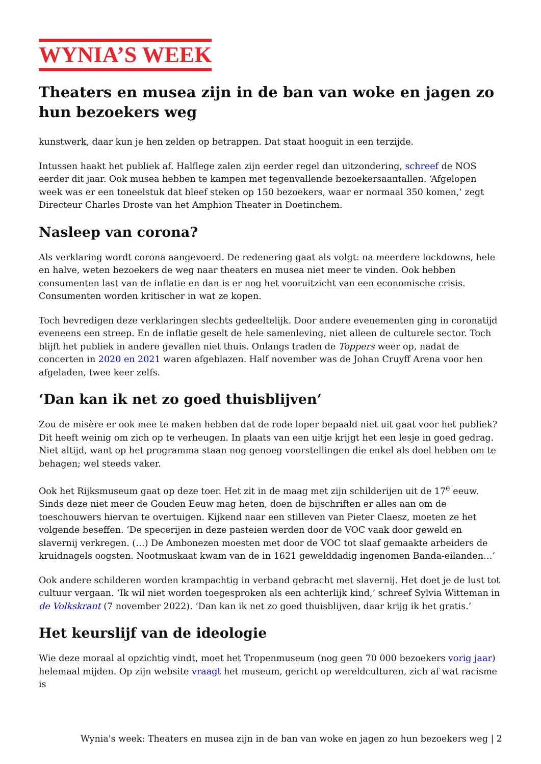WYNIA’S WEEK
Theaters en musea zijn in de ban van woke en jagen zo hun bezoekers weg
kunstwerk, daar kun je hen zelden op betrappen. Dat staat hooguit in een terzijde.
Intussen haakt het publiek af. Halflege zalen zijn eerder regel dan uitzondering, schreef de NOS eerder dit jaar. Ook musea hebben te kampen met tegenvallende bezoekersaantallen. ‘Afgelopen week was er een toneelstuk dat bleef steken op 150 bezoekers, waar er normaal 350 komen,’ zegt Directeur Charles Droste van het Amphion Theater in Doetinchem.
Nasleep van corona?
Als verklaring wordt corona aangevoerd. De redenering gaat als volgt: na meerdere lockdowns, hele en halve, weten bezoekers de weg naar theaters en musea niet meer te vinden. Ook hebben consumenten last van de inflatie en dan is er nog het vooruitzicht van een economische crisis. Consumenten worden kritischer in wat ze kopen.
Toch bevredigen deze verklaringen slechts gedeeltelijk. Door andere evenementen ging in coronatijd eveneens een streep. En de inflatie geselt de hele samenleving, niet alleen de culturele sector. Toch blijft het publiek in andere gevallen niet thuis. Onlangs traden de Toppers weer op, nadat de concerten in 2020 en 2021 waren afgeblazen. Half november was de Johan Cruyff Arena voor hen afgeladen, twee keer zelfs.
‘Dan kan ik net zo goed thuisblijven’
Zou de misère er ook mee te maken hebben dat de rode loper bepaald niet uit gaat voor het publiek? Dit heeft weinig om zich op te verheugen. In plaats van een uitje krijgt het een lesje in goed gedrag. Niet altijd, want op het programma staan nog genoeg voorstellingen die enkel als doel hebben om te behagen; wel steeds vaker.
Ook het Rijksmuseum gaat op deze toer. Het zit in de maag met zijn schilderijen uit de 17<sup>e</sup> eeuw. Sinds deze niet meer de Gouden Eeuw mag heten, doen de bijschriften er alles aan om de toeschouwers hiervan te overtuigen. Kijkend naar een stilleven van Pieter Claesz, moeten ze het volgende beseffen. ‘De specerijen in deze pasteien werden door de VOC vaak door geweld en slavernij verkregen. (…) De Ambonezen moesten met door de VOC tot slaaf gemaakte arbeiders de kruidnagels oogsten. Nootmuskaat kwam van de in 1621 gewelddadig ingenomen Banda-eilanden…’
Ook andere schilderen worden krampachtig in verband gebracht met slavernij. Het doet je de lust tot cultuur vergaan. ‘Ik wil niet worden toegesproken als een achterlijk kind,’ schreef Sylvia Witteman in de Volkskrant (7 november 2022). ‘Dan kan ik net zo goed thuisblijven, daar krijg ik het gratis.’
Het keurslijf van de ideologie
Wie deze moraal al opzichtig vindt, moet het Tropenmuseum (nog geen 70 000 bezoekers vorig jaar) helemaal mijden. Op zijn website vraagt het museum, gericht op wereldculturen, zich af wat racisme is
Wynia's week: Theaters en musea zijn in de ban van woke en jagen zo hun bezoekers weg | 2